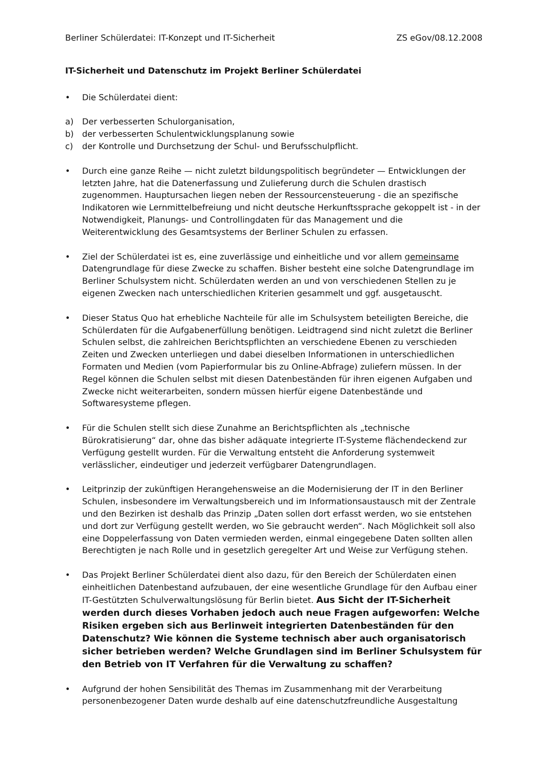Berliner Schülerdatei: IT-Konzept und IT-Sicherheit ZS eGov/08.12.2008
IT-Sicherheit und Datenschutz im Projekt Berliner Schülerdatei
• Die Schülerdatei dient:
a) Der verbesserten Schulorganisation,
b) der verbesserten Schulentwicklungsplanung sowie
c) der Kontrolle und Durchsetzung der Schul- und Berufsschulpflicht.
• Durch eine ganze Reihe — nicht zuletzt bildungspolitisch begründeter — Entwicklungen der letzten Jahre, hat die Datenerfassung und Zulieferung durch die Schulen drastisch zugenommen. Hauptursachen liegen neben der Ressourcensteuerung - die an spezifische Indikatoren wie Lernmittelbefreiung und nicht deutsche Herkunftssprache gekoppelt ist - in der Notwendigkeit, Planungs- und Controllingdaten für das Management und die Weiterentwicklung des Gesamtsystems der Berliner Schulen zu erfassen.
• Ziel der Schülerdatei ist es, eine zuverlässige und einheitliche und vor allem gemeinsame Datengrundlage für diese Zwecke zu schaffen. Bisher besteht eine solche Datengrundlage im Berliner Schulsystem nicht. Schülerdaten werden an und von verschiedenen Stellen zu je eigenen Zwecken nach unterschiedlichen Kriterien gesammelt und ggf. ausgetauscht.
• Dieser Status Quo hat erhebliche Nachteile für alle im Schulsystem beteiligten Bereiche, die Schülerdaten für die Aufgabenerfüllung benötigen. Leidtragend sind nicht zuletzt die Berliner Schulen selbst, die zahlreichen Berichtspflichten an verschiedene Ebenen zu verschieden Zeiten und Zwecken unterliegen und dabei dieselben Informationen in unterschiedlichen Formaten und Medien (vom Papierformular bis zu Online-Abfrage) zuliefern müssen. In der Regel können die Schulen selbst mit diesen Datenbeständen für ihren eigenen Aufgaben und Zwecke nicht weiterarbeiten, sondern müssen hierfür eigene Datenbestände und Softwaresysteme pflegen.
• Für die Schulen stellt sich diese Zunahme an Berichtspflichten als „technische Bürokratisierung“ dar, ohne das bisher adäquate integrierte IT-Systeme flächendeckend zur Verfügung gestellt wurden. Für die Verwaltung entsteht die Anforderung systemweit verlässlicher, eindeutiger und jederzeit verfügbarer Datengrundlagen.
• Leitprinzip der zukünftigen Herangehensweise an die Modernisierung der IT in den Berliner Schulen, insbesondere im Verwaltungsbereich und im Informationsaustausch mit der Zentrale und den Bezirken ist deshalb das Prinzip „Daten sollen dort erfasst werden, wo sie entstehen und dort zur Verfügung gestellt werden, wo Sie gebraucht werden“. Nach Möglichkeit soll also eine Doppelerfassung von Daten vermieden werden, einmal eingegebene Daten sollten allen Berechtigten je nach Rolle und in gesetzlich geregelter Art und Weise zur Verfügung stehen.
• Das Projekt Berliner Schülerdatei dient also dazu, für den Bereich der Schülerdaten einen einheitlichen Datenbestand aufzubauen, der eine wesentliche Grundlage für den Aufbau einer IT-Gestützten Schulverwaltungslösung für Berlin bietet. Aus Sicht der IT-Sicherheit werden durch dieses Vorhaben jedoch auch neue Fragen aufgeworfen: Welche Risiken ergeben sich aus Berlinweit integrierten Datenbeständen für den Datenschutz? Wie können die Systeme technisch aber auch organisatorisch sicher betrieben werden? Welche Grundlagen sind im Berliner Schulsystem für den Betrieb von IT Verfahren für die Verwaltung zu schaffen?
• Aufgrund der hohen Sensibilität des Themas im Zusammenhang mit der Verarbeitung personenbezogener Daten wurde deshalb auf eine datenschutzfreundliche Ausgestaltung